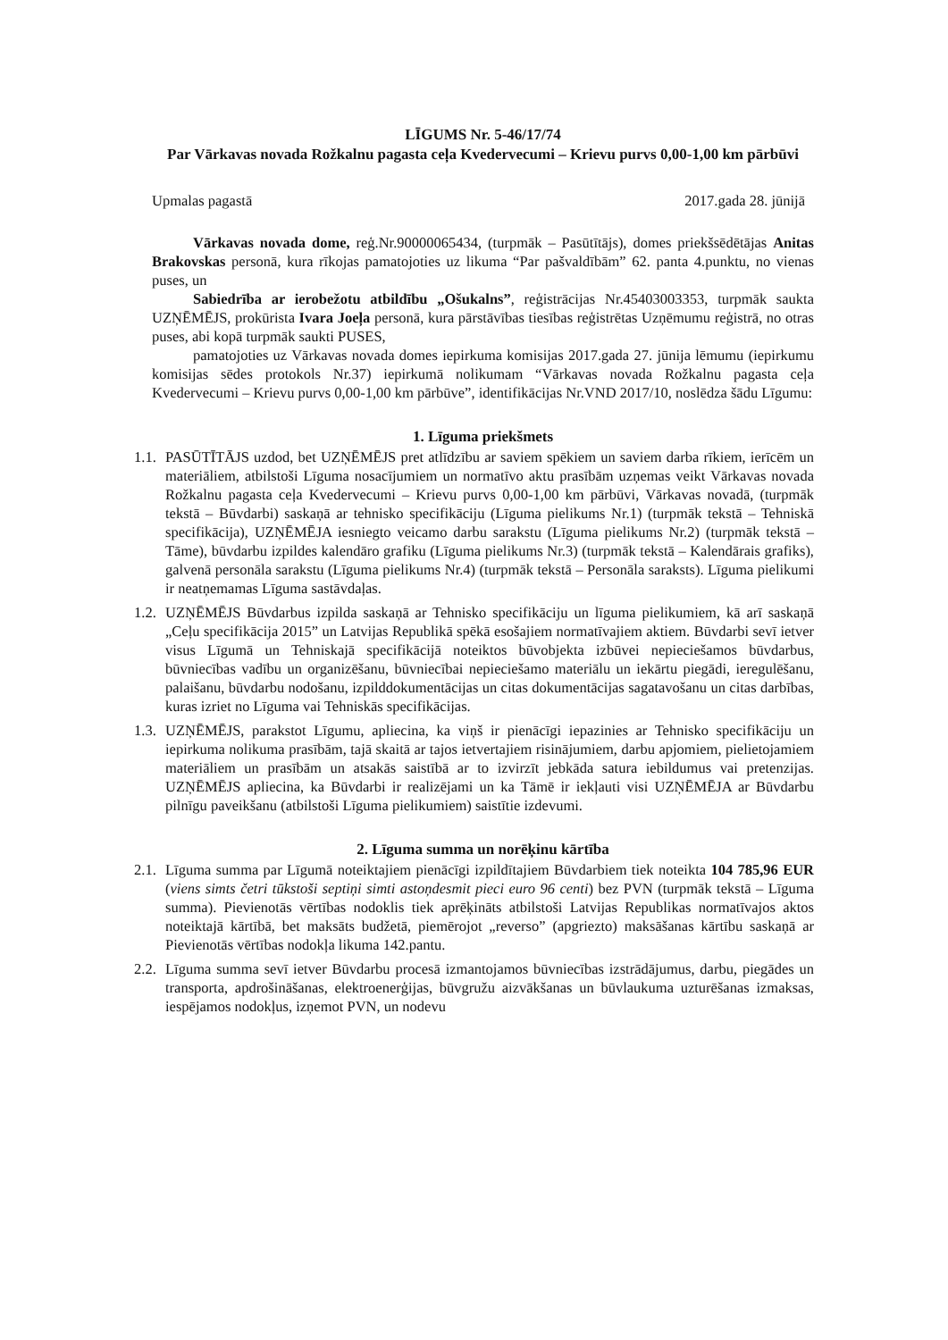LĪGUMS Nr. 5-46/17/74
Par Vārkavas novada Rožkalnu pagasta ceļa Kvedervecumi – Krievu purvs 0,00-1,00 km pārbūvi
Upmalas pagastā 2017.gada 28. jūnijā
Vārkavas novada dome, reģ.Nr.90000065434, (turpmāk – Pasūtītājs), domes priekšsēdētājas Anitas Brakovskas personā, kura rīkojas pamatojoties uz likuma “Par pašvaldībām” 62. panta 4.punktu, no vienas puses, un
Sabiedrība ar ierobežotu atbildību „Ošukalns”, reģistrācijas Nr.45403003353, turpmāk saukta UZŅĒMĒJS, prokūrista Ivara Joeļa personā, kura pārstāvības tiesības reģistrētas Uzņēmumu reģistrā, no otras puses, abi kopā turpmāk saukti PUSES,
pamatojoties uz Vārkavas novada domes iepirkuma komisijas 2017.gada 27. jūnija lēmumu (iepirkumu komisijas sēdes protokols Nr.37) iepirkumā nolikumam “Vārkavas novada Rožkalnu pagasta ceļa Kvedervecumi – Krievu purvs 0,00-1,00 km pārbūve”, identifikācijas Nr.VND 2017/10, noslēdza šādu Līgumu:
1. Līguma priekšmets
1.1. PASŪTĪTĀJS uzdod, bet UZŅĒMĒJS pret atlīdzību ar saviem spēkiem un saviem darba rīkiem, ierīcēm un materiāliem, atbilstoši Līguma nosacījumiem un normatīvo aktu prasībām uzņemas veikt Vārkavas novada Rožkalnu pagasta ceļa Kvedervecumi – Krievu purvs 0,00-1,00 km pārbūvi, Vārkavas novadā, (turpmāk tekstā – Būvdarbi) saskaņā ar tehnisko specifikāciju (Līguma pielikums Nr.1) (turpmāk tekstā – Tehniskā specifikācija), UZŅĒMĒJA iesniegto veicamo darbu sarakstu (Līguma pielikums Nr.2) (turpmāk tekstā – Tāme), būvdarbu izpildes kalendāro grafiku (Līguma pielikums Nr.3) (turpmāk tekstā – Kalendārais grafiks), galvenā personāla sarakstu (Līguma pielikums Nr.4) (turpmāk tekstā – Personāla saraksts). Līguma pielikumi ir neatņemamas Līguma sastāvdaļas.
1.2. UZŅĒMĒJS Būvdarbus izpilda saskaņā ar Tehnisko specifikāciju un līguma pielikumiem, kā arī saskaņā „Ceļu specifikācija 2015” un Latvijas Republikā spēkā esošajiem normatīvajiem aktiem. Būvdarbi sevī ietver visus Līgumā un Tehniskajā specifikācijā noteiktos būvobjekta izbūvei nepieciešamos būvdarbus, būvniecības vadību un organizēšanu, būvniecībai nepieciešamo materiālu un iekārtu piegādi, ieregulēšanu, palaišanu, būvdarbu nodošanu, izpilddokumentācijas un citas dokumentācijas sagatavošanu un citas darbības, kuras izriet no Līguma vai Tehniskās specifikācijas.
1.3. UZŅĒMĒJS, parakstot Līgumu, apliecina, ka viņš ir pienācīgi iepazinies ar Tehnisko specifikāciju un iepirkuma nolikuma prasībām, tajā skaitā ar tajos ietvertajiem risinājumiem, darbu apjomiem, pielietojamiem materiāliem un prasībām un atsakās saistībā ar to izvirzīt jebkāda satura iebildumus vai pretenzijas. UZŅĒMĒJS apliecina, ka Būvdarbi ir realizējami un ka Tāmē ir iekļauti visi UZŅĒMĒJA ar Būvdarbu pilnīgu paveikšanu (atbilstoši Līguma pielikumiem) saistītie izdevumi.
2. Līguma summa un norēķinu kārtība
2.1. Līguma summa par Līgumā noteiktajiem pienācīgi izpildītajiem Būvdarbiem tiek noteikta 104 785,96 EUR (viens simts četri tūkstoši septiņi simti astoņdesmit pieci euro 96 centi) bez PVN (turpmāk tekstā – Līguma summa). Pievienotās vērtības nodoklis tiek aprēķināts atbilstoši Latvijas Republikas normatīvajos aktos noteiktajā kārtībā, bet maksāts budžetā, piemērojot „reverso” (apgriezto) maksāšanas kārtību saskaņā ar Pievienotās vērtības nodokļa likuma 142.pantu.
2.2. Līguma summa sevī ietver Būvdarbu procesā izmantojamos būvniecības izstrādājumus, darbu, piegādes un transporta, apdrošināšanas, elektroenerģijas, būvgružu aizvākšanas un būvlaukuma uzturēšanas izmaksas, iespējamos nodokļus, izņemot PVN, un nodevu